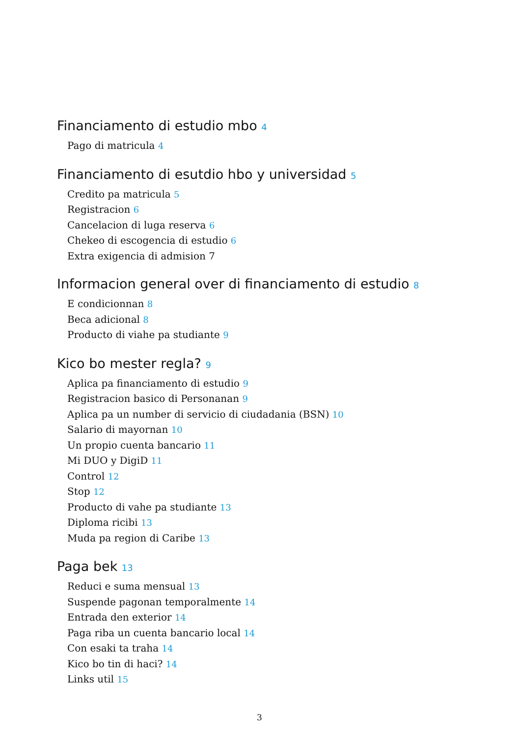Financiamento di estudio mbo 4
Pago di matricula 4
Financiamento di esutdio hbo y universidad 5
Credito pa matricula 5
Registracion 6
Cancelacion di luga reserva 6
Chekeo di escogencia di estudio 6
Extra exigencia di admision 7
Informacion general over di financiamento di estudio 8
E condicionnan 8
Beca adicional 8
Producto di viahe pa studiante 9
Kico bo mester regla? 9
Aplica pa financiamento di estudio 9
Registracion basico di Personanan 9
Aplica pa un number di servicio di ciudadania (BSN) 10
Salario di mayornan 10
Un propio cuenta bancario 11
Mi DUO y DigiD 11
Control 12
Stop 12
Producto di vahe pa studiante 13
Diploma ricibi 13
Muda pa region di Caribe 13
Paga bek 13
Reduci e suma mensual 13
Suspende pagonan temporalmente 14
Entrada den exterior 14
Paga riba un cuenta bancario local 14
Con esaki ta traha 14
Kico bo tin di haci? 14
Links util 15
3